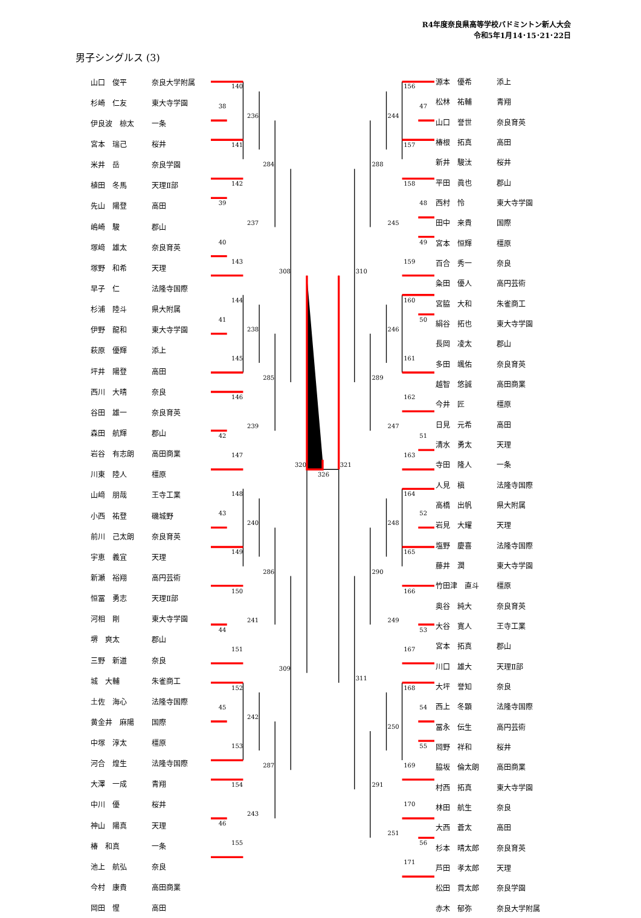R4年度奈良県高等学校バドミントン新人大会
令和5年1月14･15･21･22日
男子シングルス (3)
| 山口 俊平 | 奈良大学附属 |
| 杉崎 仁友 | 東大寺学園 |
| 伊良波 椋太 | 一条 |
| 宮本 瑞己 | 桜井 |
| 米井 岳 | 奈良学園 |
| 植田 冬馬 | 天理Ⅱ部 |
| 先山 陽登 | 高田 |
| 嶋崎 駿 | 郡山 |
| 塚﨑 雄太 | 奈良育英 |
| 塚野 和希 | 天理 |
| 早子 仁 | 法隆寺国際 |
| 杉浦 陸斗 | 県大附属 |
| 伊野 龍和 | 東大寺学園 |
| 萩原 優輝 | 添上 |
| 坪井 陽登 | 高田 |
| 西川 大晴 | 奈良 |
| 谷田 雄一 | 奈良育英 |
| 森田 航輝 | 郡山 |
| 岩谷 有志朗 | 高田商業 |
| 川東 陸人 | 橿原 |
| 山﨑 朋哉 | 王寺工業 |
| 小西 祐登 | 磯城野 |
| 前川 己太朗 | 奈良育英 |
| 宇恵 義宜 | 天理 |
| 新瀬 裕翔 | 高円芸術 |
| 恒冨 勇志 | 天理Ⅱ部 |
| 河相 剛 | 東大寺学園 |
| 堺 爽太 | 郡山 |
| 三野 新道 | 奈良 |
| 城 大輔 | 朱雀商工 |
| 土佐 海心 | 法隆寺国際 |
| 黄金井 麻陽 | 国際 |
| 中塚 淳太 | 橿原 |
| 河合 煌生 | 法隆寺国際 |
| 大澤 一成 | 青翔 |
| 中川 優 | 桜井 |
| 神山 陽真 | 天理 |
| 椿 和真 | 一条 |
| 池上 航弘 | 奈良 |
| 今村 康貴 | 高田商業 |
| 岡田 惺 | 高田 |
140
38
236
141
284
142
39
237
40
143
308
144
41
238
145
285
146
239
42
147
320
326
148
43
240
149
286
150
241
44
151
309
152
45
242
153
287
154
243
46
155
156
47
244
157
288
158
48
245
49
159
310
160
50
246
161
289
162
247
51
163
321
164
52
248
165
290
166
249
53
167
311
168
54
250
55
169
291
170
251
56
171
| 源本 優希 | 添上 |
| 松林 祐輔 | 青翔 |
| 山口 誉世 | 奈良育英 |
| 椿根 拓真 | 高田 |
| 新井 駿汰 | 桜井 |
| 平田 眞也 | 郡山 |
| 西村 怜 | 東大寺学園 |
| 田中 来貴 | 国際 |
| 宮本 恒輝 | 橿原 |
| 百合 秀一 | 奈良 |
| 粂田 優人 | 高円芸術 |
| 宮脇 大和 | 朱雀商工 |
| 絹谷 拓也 | 東大寺学園 |
| 長岡 凌太 | 郡山 |
| 多田 颯佑 | 奈良育英 |
| 越智 悠誠 | 高田商業 |
| 今井 匠 | 橿原 |
| 日見 元希 | 高田 |
| 清水 勇太 | 天理 |
| 寺田 隆人 | 一条 |
| 人見 槇 | 法隆寺国際 |
| 高橋 出帆 | 県大附属 |
| 岩見 大耀 | 天理 |
| 塩野 慶喜 | 法隆寺国際 |
| 藤井 潤 | 東大寺学園 |
| 竹田津 直斗 | 橿原 |
| 奥谷 純大 | 奈良育英 |
| 大谷 寛人 | 王寺工業 |
| 宮本 拓真 | 郡山 |
| 川口 雄大 | 天理Ⅱ部 |
| 大坪 誉知 | 奈良 |
| 西上 冬顕 | 法隆寺国際 |
| 冨永 伝生 | 高円芸術 |
| 岡野 祥和 | 桜井 |
| 脇坂 倫太朗 | 高田商業 |
| 村西 拓真 | 東大寺学園 |
| 林田 航生 | 奈良 |
| 大西 蒼太 | 高田 |
| 杉本 晴太郎 | 奈良育英 |
| 芦田 孝太郎 | 天理 |
| 松田 貫太郎 | 奈良学園 |
| 赤木 郁弥 | 奈良大学附属 |